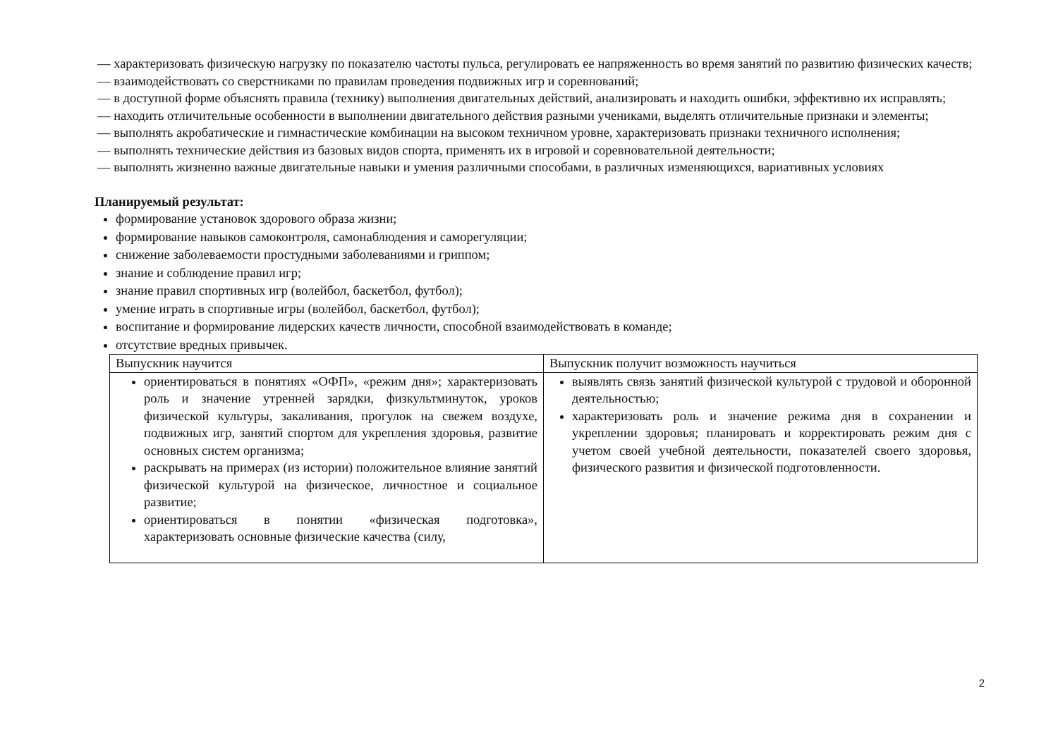— характеризовать физическую нагрузку по показателю частоты пульса, регулировать ее напряженность во время занятий по развитию физических качеств;
— взаимодействовать со сверстниками по правилам проведения подвижных игр и соревнований;
— в доступной форме объяснять правила (технику) выполнения двигательных действий, анализировать и находить ошибки, эффективно их исправлять;
— находить отличительные особенности в выполнении двигательного действия разными учениками, выделять отличительные признаки и элементы;
— выполнять акробатические и гимнастические комбинации на высоком техничном уровне, характеризовать признаки техничного исполнения;
— выполнять технические действия из базовых видов спорта, применять их в игровой и соревновательной деятельности;
— выполнять жизненно важные двигательные навыки и умения различными способами, в различных изменяющихся, вариативных условиях
Планируемый результат:
формирование установок здорового образа жизни;
формирование навыков самоконтроля, самонаблюдения и саморегуляции;
снижение заболеваемости простудными заболеваниями и гриппом;
знание и соблюдение правил игр;
знание правил спортивных игр (волейбол, баскетбол, футбол);
умение играть в спортивные игры (волейбол, баскетбол, футбол);
воспитание и формирование лидерских качеств личности, способной взаимодействовать в команде;
отсутствие вредных привычек.
| Выпускник научится | Выпускник получит возможность научиться |
| ориентироваться в понятиях «ОФП», «режим дня»; характеризовать роль и значение утренней зарядки, физкультминуток, уроков физической культуры, закаливания, прогулок на свежем воздухе, подвижных игр, занятий спортом для укрепления здоровья, развитие основных систем организма; раскрывать на примерах (из истории) положительное влияние занятий физической культурой на физическое, личностное и социальное развитие; ориентироваться в понятии «физическая подготовка», характеризовать основные физические качества (силу, | выявлять связь занятий физической культурой с трудовой и оборонной деятельностью; характеризовать роль и значение режима дня в сохранении и укреплении здоровья; планировать и корректировать режим дня с учетом своей учебной деятельности, показателей своего здоровья, физического развития и физической подготовленности. |
2